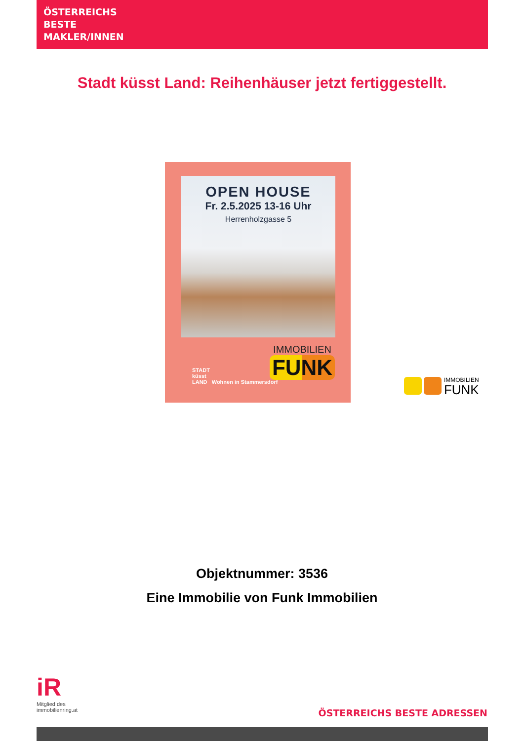ÖSTERREICHS
BESTE
MAKLER/INNEN
Stadt küsst Land: Reihenhäuser jetzt fertiggestellt.
OPEN HOUSE
Fr. 2.5.2025 13-16 Uhr
Herrenholzgasse 5
STADT
küsst
LAND Wohnen in Stammersdorf
IMMOBILIEN
FUNK
IMMOBILIEN
FUNK
Objektnummer: 3536
Eine Immobilie von Funk Immobilien
iR
Mitglied des
immobilienring.at
ÖSTERREICHS BESTE ADRESSEN